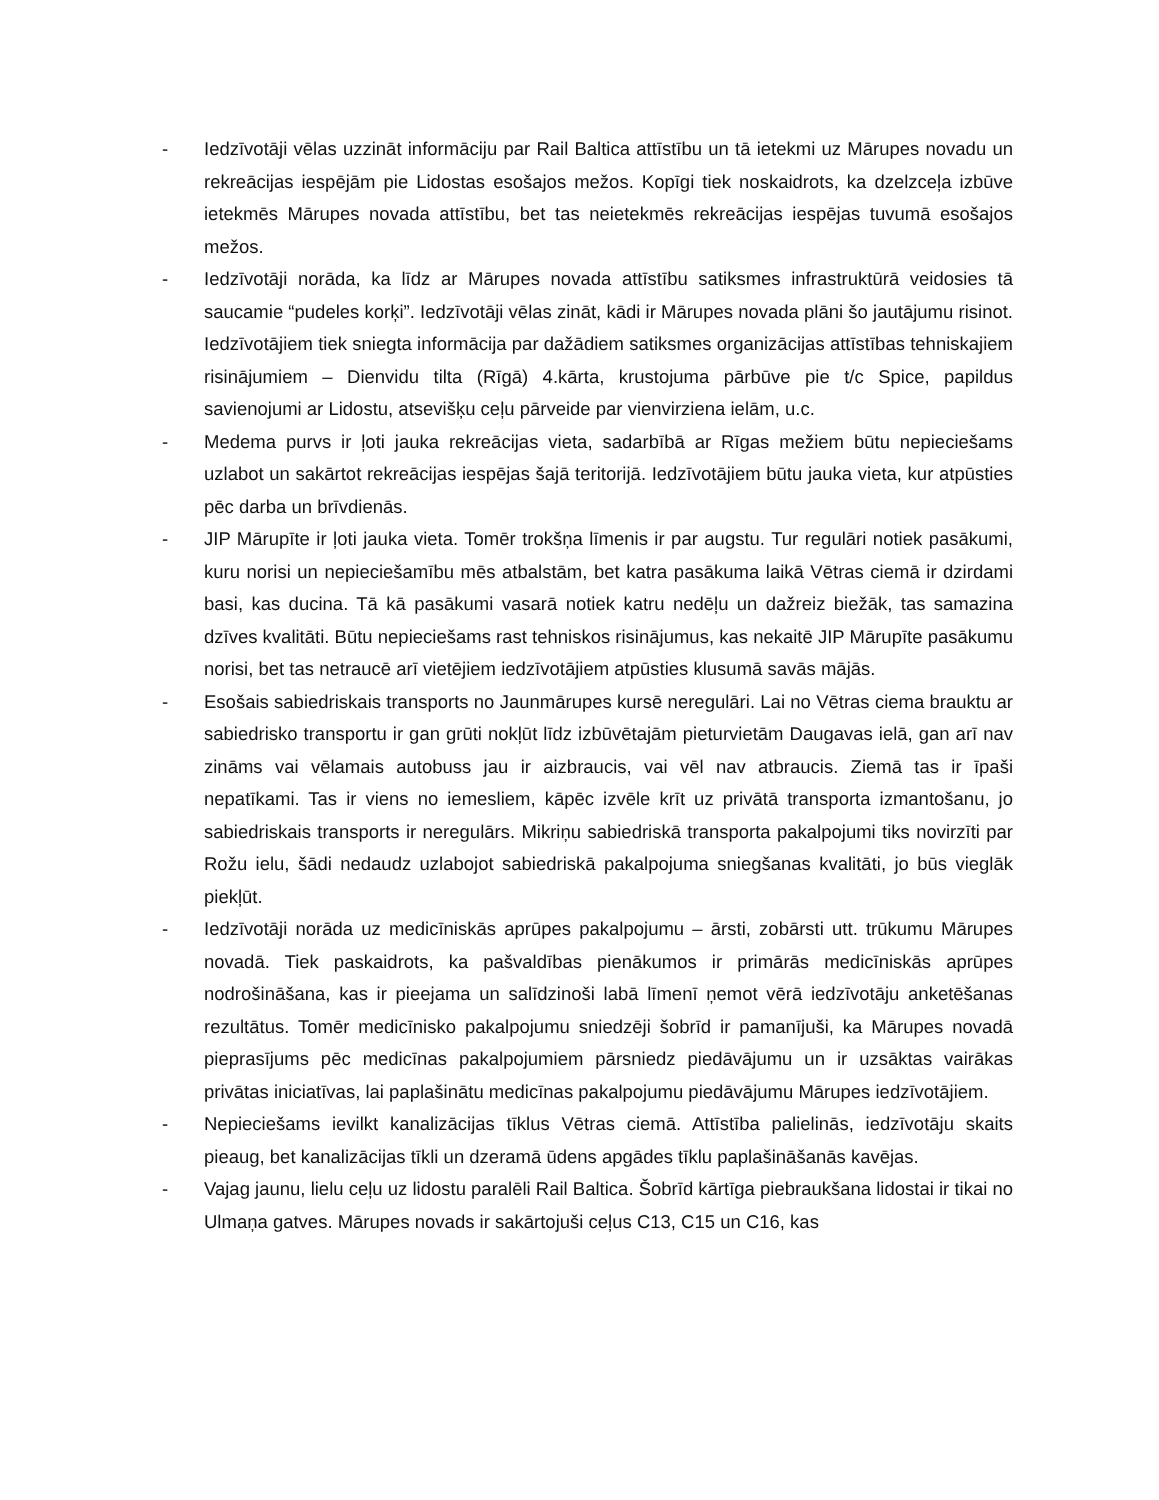- Iedzīvotāji vēlas uzzināt informāciju par Rail Baltica attīstību un tā ietekmi uz Mārupes novadu un rekreācijas iespējām pie Lidostas esošajos mežos. Kopīgi tiek noskaidrots, ka dzelzceļa izbūve ietekmēs Mārupes novada attīstību, bet tas neietekmēs rekreācijas iespējas tuvumā esošajos mežos.
- Iedzīvotāji norāda, ka līdz ar Mārupes novada attīstību satiksmes infrastruktūrā veidosies tā saucamie “pudeles korķi”. Iedzīvotāji vēlas zināt, kādi ir Mārupes novada plāni šo jautājumu risinot. Iedzīvotājiem tiek sniegta informācija par dažādiem satiksmes organizācijas attīstības tehniskajiem risinājumiem – Dienvidu tilta (Rīgā) 4.kārta, krustojuma pārbūve pie t/c Spice, papildus savienojumi ar Lidostu, atsevišķu ceļu pārveide par vienvirziena ielām, u.c.
- Medema purvs ir ļoti jauka rekreācijas vieta, sadarbībā ar Rīgas mežiem būtu nepieciešams uzlabot un sakārtot rekreācijas iespējas šajā teritorijā. Iedzīvotājiem būtu jauka vieta, kur atpūsties pēc darba un brīvdienās.
- JIP Mārupīte ir ļoti jauka vieta. Tomēr trokšņa līmenis ir par augstu. Tur regulāri notiek pasākumi, kuru norisi un nepieciešamību mēs atbalstām, bet katra pasākuma laikā Vētras ciemā ir dzirdami basi, kas ducina. Tā kā pasākumi vasarā notiek katru nedēļu un dažreiz biežāk, tas samazina dzīves kvalitāti. Būtu nepieciešams rast tehniskos risinājumus, kas nekaitē JIP Mārupīte pasākumu norisi, bet tas netraucē arī vietējiem iedzīvotājiem atpūsties klusumā savās mājās.
- Esošais sabiedriskais transports no Jaunmārupes kursē neregulāri. Lai no Vētras ciema brauktu ar sabiedrisko transportu ir gan grūti nokļūt līdz izbūvētajām pieturvietām Daugavas ielā, gan arī nav zināms vai vēlamais autobuss jau ir aizbraucis, vai vēl nav atbraucis. Ziemā tas ir īpaši nepatīkami. Tas ir viens no iemesliem, kāpēc izvēle krīt uz privātā transporta izmantošanu, jo sabiedriskais transports ir neregulārs. Mikriņu sabiedriskā transporta pakalpojumi tiks novirzīti par Rožu ielu, šādi nedaudz uzlabojot sabiedriskā pakalpojuma sniegšanas kvalitāti, jo būs vieglāk piekļūt.
- Iedzīvotāji norāda uz medicīniskās aprūpes pakalpojumu – ārsti, zobārsti utt. trūkumu Mārupes novadā. Tiek paskaidrots, ka pašvaldības pienākumos ir primārās medicīniskās aprūpes nodrošināšana, kas ir pieejama un salīdzinoši labā līmenī ņemot vērā iedzīvotāju anketēšanas rezultātus. Tomēr medicīnisko pakalpojumu sniedzēji šobrīd ir pamanījuši, ka Mārupes novadā pieprasījums pēc medicīnas pakalpojumiem pārsniedz piedāvājumu un ir uzsāktas vairākas privātas iniciatīvas, lai paplašinātu medicīnas pakalpojumu piedāvājumu Mārupes iedzīvotājiem.
- Nepieciešams ievilkt kanalizācijas tīklus Vētras ciemā. Attīstība palielinās, iedzīvotāju skaits pieaug, bet kanalizācijas tīkli un dzeramā ūdens apgādes tīklu paplašināšanās kavējas.
- Vajag jaunu, lielu ceļu uz lidostu paralēli Rail Baltica. Šobrīd kārtīga piebraukšana lidostai ir tikai no Ulmaņa gatves. Mārupes novads ir sakārtojuši ceļus C13, C15 un C16, kas